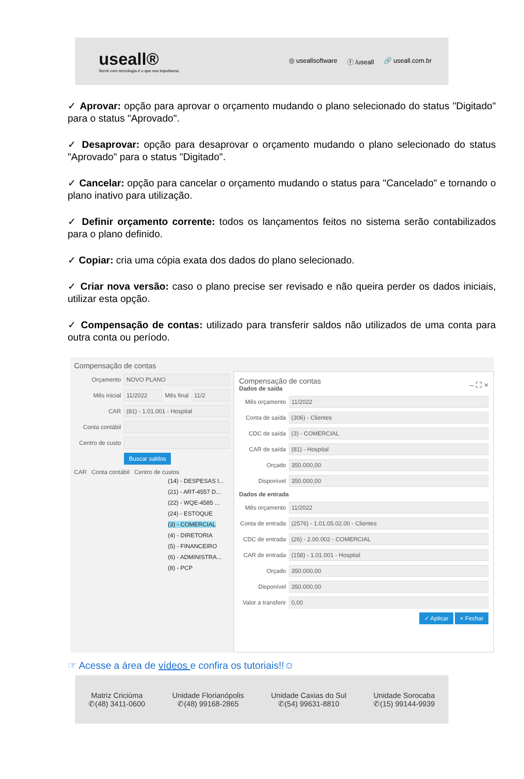useall®
Servir com tecnologia é o que nos impulsiona.
◎ useallsoftware ⓕ /useall 🔗 useall.com.br
✓ Aprovar: opção para aprovar o orçamento mudando o plano selecionado do status "Digitado" para o status "Aprovado".
✓ Desaprovar: opção para desaprovar o orçamento mudando o plano selecionado do status "Aprovado" para o status "Digitado".
✓ Cancelar: opção para cancelar o orçamento mudando o status para "Cancelado" e tornando o plano inativo para utilização.
✓ Definir orçamento corrente: todos os lançamentos feitos no sistema serão contabilizados para o plano definido.
✓ Copiar: cria uma cópia exata dos dados do plano selecionado.
✓ Criar nova versão: caso o plano precise ser revisado e não queira perder os dados iniciais, utilizar esta opção.
✓ Compensação de contas: utilizado para transferir saldos não utilizados de uma conta para outra conta ou período.
Compensação de contas
Orçamento
NOVO PLANO
Mês inicial
11/2022
Mês final
11/2
CAR
(81) - 1.01.001 - Hospital
Conta contábil
Centro de custo
Buscar saldos
CAR Conta contábil Centro de custos
(14) - DESPESAS I...
(21) - ART-4557 D...
(22) - WQE-4585 ...
(24) - ESTOQUE
(3) - COMERCIAL
(4) - DIRETORIA
(5) - FINANCEIRO
(6) - ADMINISTRA...
(8) - PCP
Compensação de contas – ⛶ ×
Dados de saída
Mês orçamento
11/2022
Conta de saída
(306) - Clientes
CDC de saída
(3) - COMERCIAL
CAR de saída
(81) - Hospital
Orçado
350.000,00
Disponível
350.000,00
Dados de entrada
Mês orçamento
11/2022
Conta de entrada
(2576) - 1.01.05.02.00 - Clientes
CDC de entrada
(26) - 2.00.002 - COMERCIAL
CAR de entrada
(158) - 1.01.001 - Hospital
Orçado
350.000,00
Disponível
350.000,00
Valor a transferir
0,00
✓ Aplicar × Fechar
☞ Acesse a área de vídeos e confira os tutoriais!!☺
Matriz Criciúma
✆(48) 3411-0600
Unidade Florianópolis
✆(48) 99168-2865
Unidade Caxias do Sul
✆(54) 99631-8810
Unidade Sorocaba
✆(15) 99144-9939